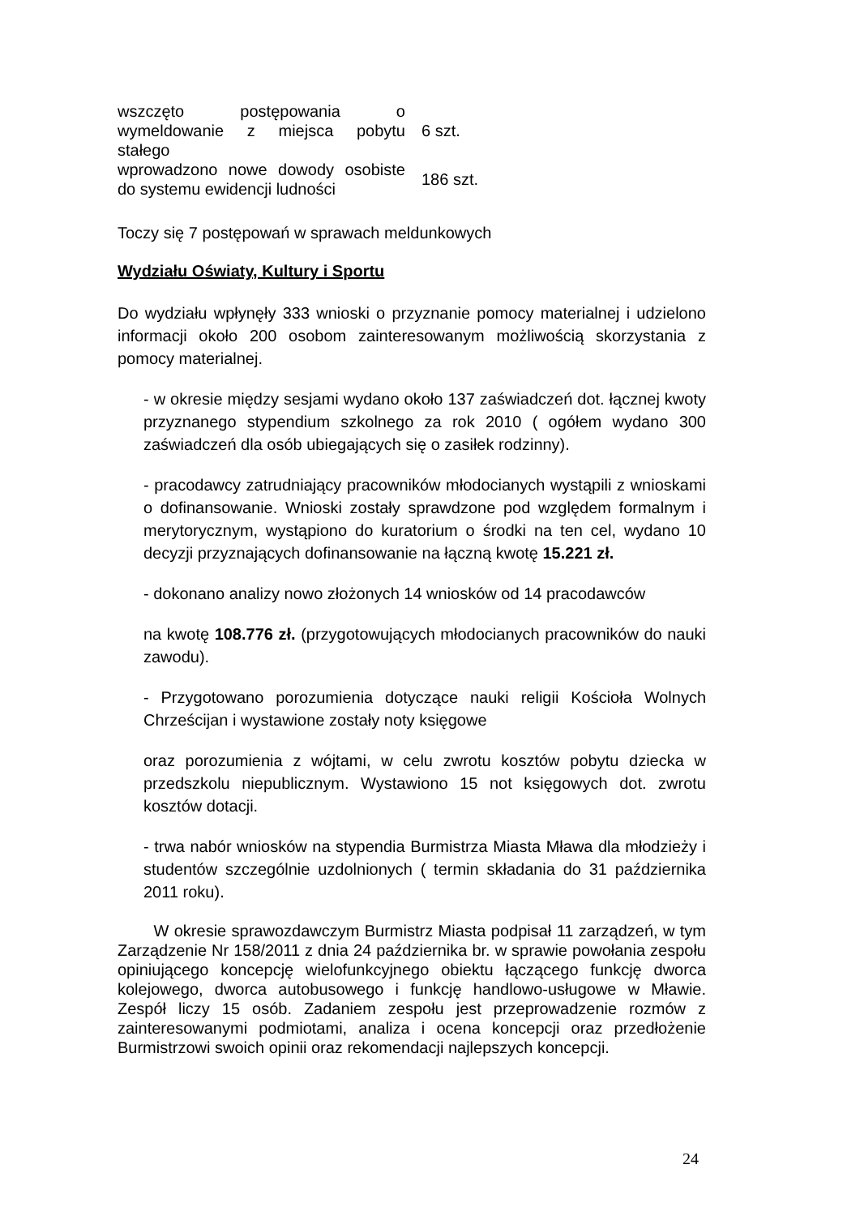| wszczęto postępowania o wymeldowanie z miejsca pobytu stałego | 6 szt. |
| wprowadzono nowe dowody osobiste do systemu ewidencji ludności | 186 szt. |
Toczy się 7 postępowań w sprawach meldunkowych
Wydziału Oświaty, Kultury i Sportu
Do wydziału wpłynęły 333 wnioski o przyznanie pomocy materialnej i udzielono informacji około 200 osobom zainteresowanym możliwością skorzystania z pomocy materialnej.
- w okresie między sesjami wydano około 137 zaświadczeń dot. łącznej kwoty przyznanego stypendium szkolnego za rok 2010 ( ogółem wydano 300 zaświadczeń dla osób ubiegających się o zasiłek rodzinny).
- pracodawcy zatrudniający pracowników młodocianych wystąpili z wnioskami o dofinansowanie. Wnioski zostały sprawdzone pod względem formalnym i merytorycznym, wystąpiono do kuratorium o środki na ten cel, wydano 10 decyzji przyznających dofinansowanie na łączną kwotę 15.221 zł.
- dokonano analizy nowo złożonych 14 wniosków od 14 pracodawców
na kwotę 108.776 zł. (przygotowujących młodocianych pracowników do nauki zawodu).
- Przygotowano porozumienia dotyczące nauki religii Kościoła Wolnych Chrześcijan i wystawione zostały noty księgowe
oraz porozumienia z wójtami, w celu zwrotu kosztów pobytu dziecka w przedszkolu niepublicznym. Wystawiono 15 not księgowych dot. zwrotu kosztów dotacji.
- trwa nabór wniosków na stypendia Burmistrza Miasta Mława dla młodzieży i studentów szczególnie uzdolnionych ( termin składania do 31 października 2011 roku).
W okresie sprawozdawczym Burmistrz Miasta podpisał 11 zarządzeń, w tym Zarządzenie Nr 158/2011 z dnia 24 października br. w sprawie powołania zespołu opiniującego koncepcję wielofunkcyjnego obiektu łączącego funkcję dworca kolejowego, dworca autobusowego i funkcję handlowo-usługowe w Mławie. Zespół liczy 15 osób. Zadaniem zespołu jest przeprowadzenie rozmów z zainteresowanymi podmiotami, analiza i ocena koncepcji oraz przedłożenie Burmistrzowi swoich opinii oraz rekomendacji najlepszych koncepcji.
24